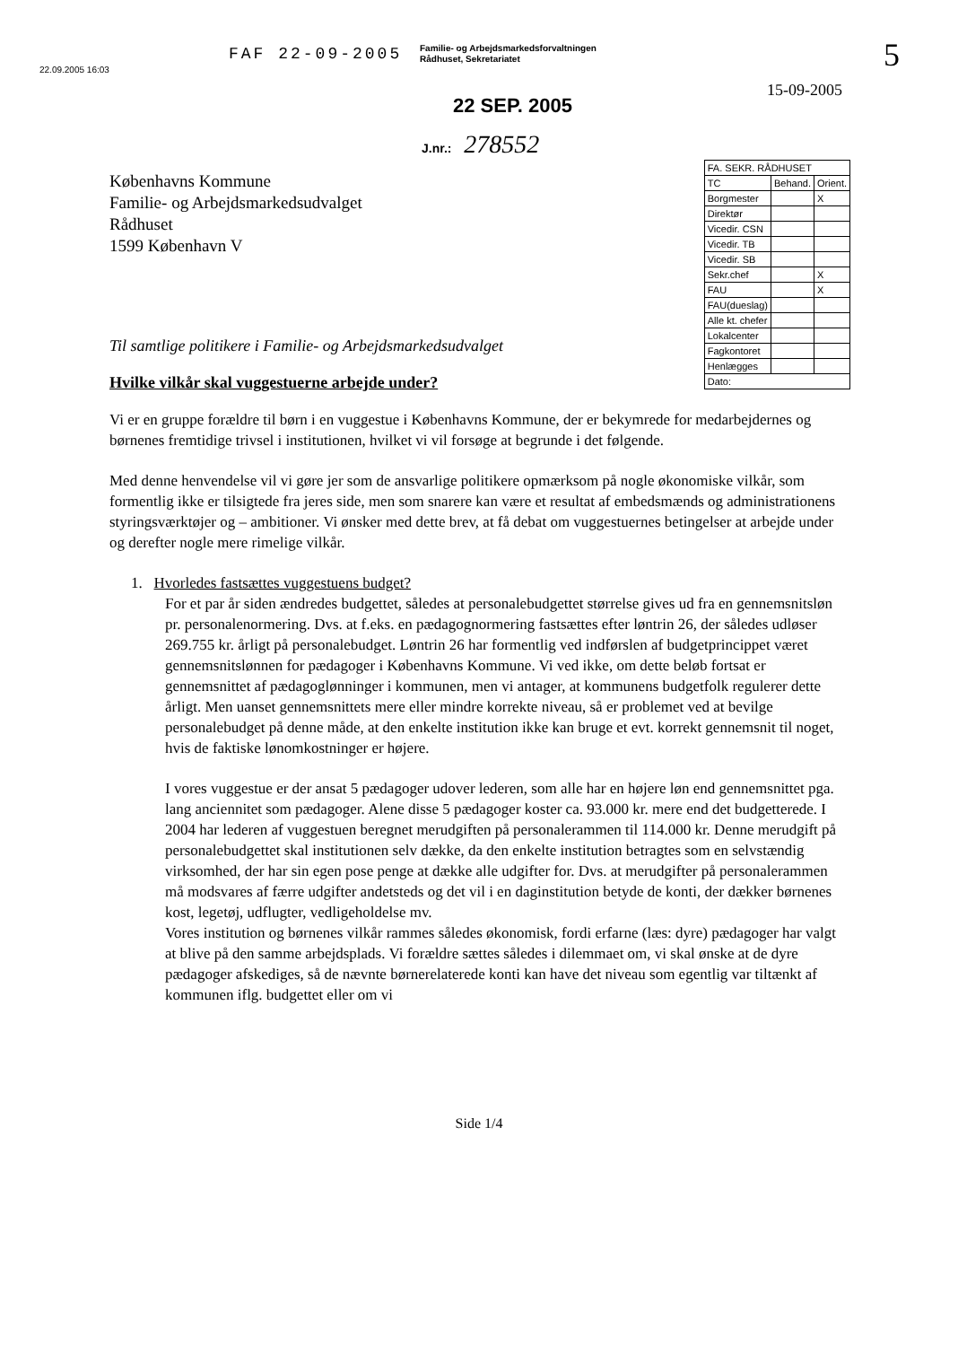22.09.2005 16:03
FAF 22-09-2005
Familie- og Arbejdsmarkedsforvaltningen
Rådhuset, Sekretariatet
5
15-09-2005
22 SEP. 2005
J.nr.: 278552
Københavns Kommune
Familie- og Arbejdsmarkedsudvalget
Rådhuset
1599 København V
| FA. SEKR. RÅDHUSET | | |
| TC | Behand. | Orient. |
| Borgmester | | X |
| Direktør | | |
| Vicedir. CSN | | |
| Vicedir. TB | | |
| Vicedir. SB | | |
| Sekr.chef | | X |
| FAU | | X |
| FAU(dueslag) | | |
| Alle kt. chefer | | |
| Lokalcenter | | |
| Fagkontoret | | |
| Henlægges | | |
| Dato: | | |
Til samtlige politikere i Familie- og Arbejdsmarkedsudvalget
Hvilke vilkår skal vuggestuerne arbejde under?
Vi er en gruppe forældre til børn i en vuggestue i Københavns Kommune, der er bekymrede for medarbejdernes og børnenes fremtidige trivsel i institutionen, hvilket vi vil forsøge at begrunde i det følgende.
Med denne henvendelse vil vi gøre jer som de ansvarlige politikere opmærksom på nogle økonomiske vilkår, som formentlig ikke er tilsigtede fra jeres side, men som snarere kan være et resultat af embedsmænds og administrationens styringsværktøjer og – ambitioner. Vi ønsker med dette brev, at få debat om vuggestuernes betingelser at arbejde under og derefter nogle mere rimelige vilkår.
1. Hvorledes fastsættes vuggestuens budget?
For et par år siden ændredes budgettet, således at personalebudgettet størrelse gives ud fra en gennemsnitsløn pr. personalenormering. Dvs. at f.eks. en pædagognormering fastsættes efter løntrin 26, der således udløser 269.755 kr. årligt på personalebudget. Løntrin 26 har formentlig ved indførslen af budgetprincippet været gennemsnitslønnen for pædagoger i Københavns Kommune. Vi ved ikke, om dette beløb fortsat er gennemsnittet af pædagoglønninger i kommunen, men vi antager, at kommunens budgetfolk regulerer dette årligt. Men uanset gennemsnittets mere eller mindre korrekte niveau, så er problemet ved at bevilge personalebudget på denne måde, at den enkelte institution ikke kan bruge et evt. korrekt gennemsnit til noget, hvis de faktiske lønomkostninger er højere.
I vores vuggestue er der ansat 5 pædagoger udover lederen, som alle har en højere løn end gennemsnittet pga. lang anciennitet som pædagoger. Alene disse 5 pædagoger koster ca. 93.000 kr. mere end det budgetterede. I 2004 har lederen af vuggestuen beregnet merudgiften på personalerammen til 114.000 kr. Denne merudgift på personalebudgettet skal institutionen selv dække, da den enkelte institution betragtes som en selvstændig virksomhed, der har sin egen pose penge at dække alle udgifter for. Dvs. at merudgifter på personalerammen må modsvares af færre udgifter andetsteds og det vil i en daginstitution betyde de konti, der dækker børnenes kost, legetøj, udflugter, vedligeholdelse mv.
Vores institution og børnenes vilkår rammes således økonomisk, fordi erfarne (læs: dyre) pædagoger har valgt at blive på den samme arbejdsplads. Vi forældre sættes således i dilemmaet om, vi skal ønske at de dyre pædagoger afskediges, så de nævnte børnerelaterede konti kan have det niveau som egentlig var tiltænkt af kommunen iflg. budgettet eller om vi
Side 1/4